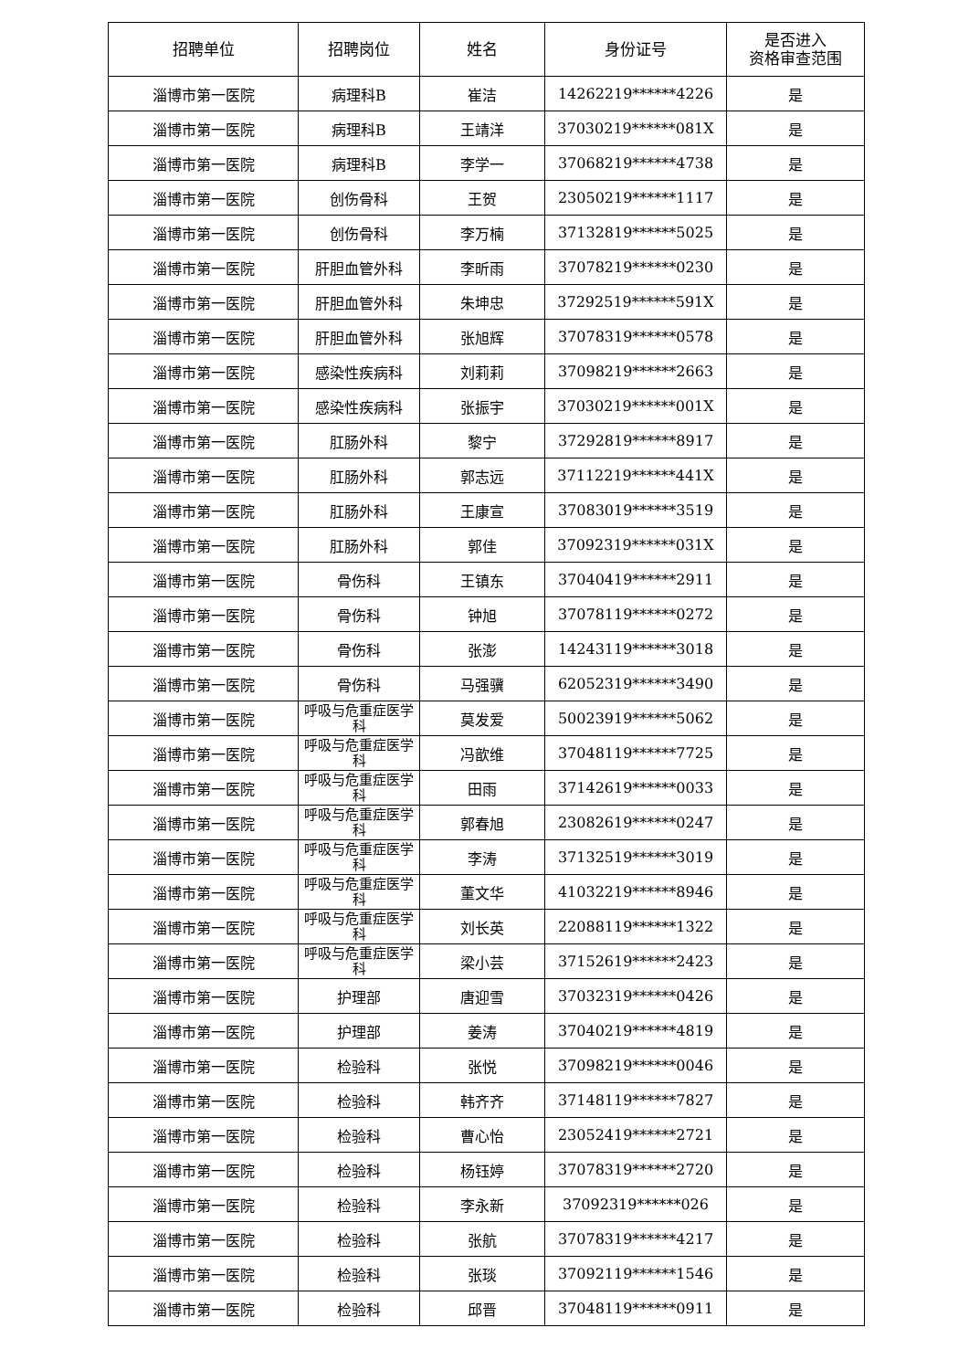| 招聘单位 | 招聘岗位 | 姓名 | 身份证号 | 是否进入 资格审查范围 |
| --- | --- | --- | --- | --- |
| 淄博市第一医院 | 病理科B | 崔洁 | 14262219******4226 | 是 |
| 淄博市第一医院 | 病理科B | 王靖洋 | 37030219******081X | 是 |
| 淄博市第一医院 | 病理科B | 李学一 | 37068219******4738 | 是 |
| 淄博市第一医院 | 创伤骨科 | 王贺 | 23050219******1117 | 是 |
| 淄博市第一医院 | 创伤骨科 | 李万楠 | 37132819******5025 | 是 |
| 淄博市第一医院 | 肝胆血管外科 | 李昕雨 | 37078219******0230 | 是 |
| 淄博市第一医院 | 肝胆血管外科 | 朱坤忠 | 37292519******591X | 是 |
| 淄博市第一医院 | 肝胆血管外科 | 张旭辉 | 37078319******0578 | 是 |
| 淄博市第一医院 | 感染性疾病科 | 刘莉莉 | 37098219******2663 | 是 |
| 淄博市第一医院 | 感染性疾病科 | 张振宇 | 37030219******001X | 是 |
| 淄博市第一医院 | 肛肠外科 | 黎宁 | 37292819******8917 | 是 |
| 淄博市第一医院 | 肛肠外科 | 郭志远 | 37112219******441X | 是 |
| 淄博市第一医院 | 肛肠外科 | 王康宣 | 37083019******3519 | 是 |
| 淄博市第一医院 | 肛肠外科 | 郭佳 | 37092319******031X | 是 |
| 淄博市第一医院 | 骨伤科 | 王镇东 | 37040419******2911 | 是 |
| 淄博市第一医院 | 骨伤科 | 钟旭 | 37078119******0272 | 是 |
| 淄博市第一医院 | 骨伤科 | 张澎 | 14243119******3018 | 是 |
| 淄博市第一医院 | 骨伤科 | 马强骥 | 62052319******3490 | 是 |
| 淄博市第一医院 | 呼吸与危重症医学科 | 莫发爱 | 50023919******5062 | 是 |
| 淄博市第一医院 | 呼吸与危重症医学科 | 冯歆维 | 37048119******7725 | 是 |
| 淄博市第一医院 | 呼吸与危重症医学科 | 田雨 | 37142619******0033 | 是 |
| 淄博市第一医院 | 呼吸与危重症医学科 | 郭春旭 | 23082619******0247 | 是 |
| 淄博市第一医院 | 呼吸与危重症医学科 | 李涛 | 37132519******3019 | 是 |
| 淄博市第一医院 | 呼吸与危重症医学科 | 董文华 | 41032219******8946 | 是 |
| 淄博市第一医院 | 呼吸与危重症医学科 | 刘长英 | 22088119******1322 | 是 |
| 淄博市第一医院 | 呼吸与危重症医学科 | 梁小芸 | 37152619******2423 | 是 |
| 淄博市第一医院 | 护理部 | 唐迎雪 | 37032319******0426 | 是 |
| 淄博市第一医院 | 护理部 | 姜涛 | 37040219******4819 | 是 |
| 淄博市第一医院 | 检验科 | 张悦 | 37098219******0046 | 是 |
| 淄博市第一医院 | 检验科 | 韩齐齐 | 37148119******7827 | 是 |
| 淄博市第一医院 | 检验科 | 曹心怡 | 23052419******2721 | 是 |
| 淄博市第一医院 | 检验科 | 杨钰婷 | 37078319******2720 | 是 |
| 淄博市第一医院 | 检验科 | 李永新 | 37092319******026 | 是 |
| 淄博市第一医院 | 检验科 | 张航 | 37078319******4217 | 是 |
| 淄博市第一医院 | 检验科 | 张琰 | 37092119******1546 | 是 |
| 淄博市第一医院 | 检验科 | 邱晋 | 37048119******0911 | 是 |